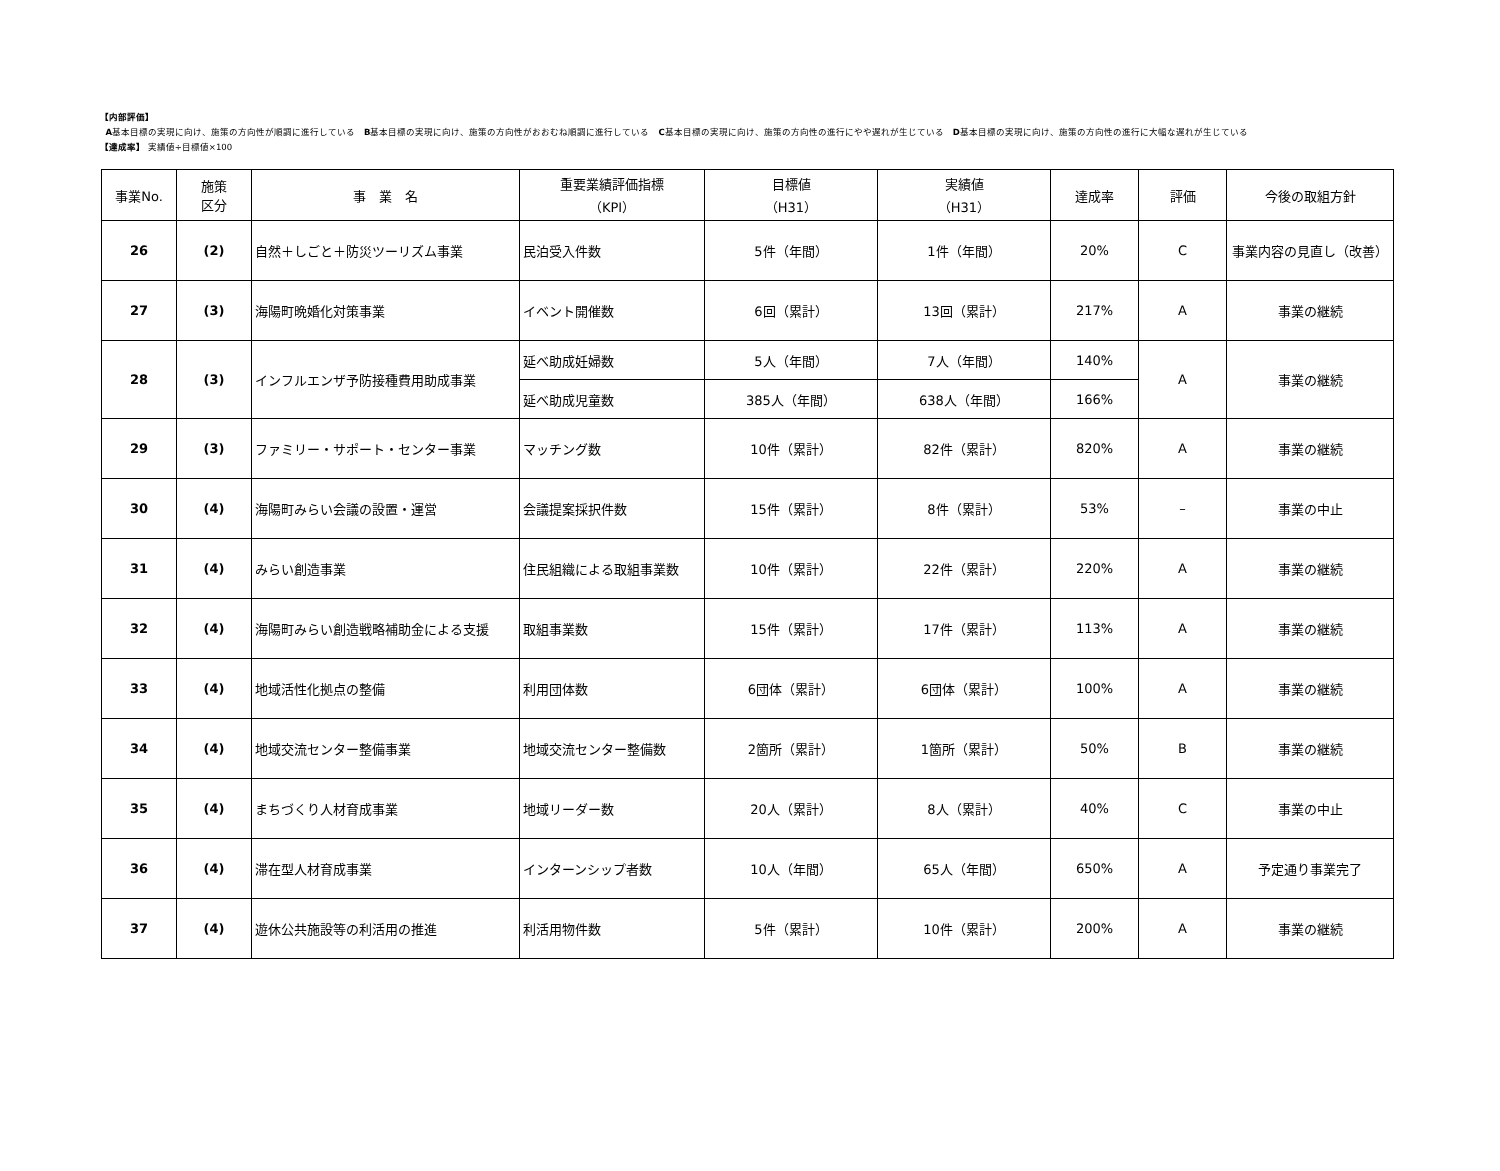【内部評価】
A基本目標の実現に向け、施策の方向性が順調に進行している　B基本目標の実現に向け、施策の方向性がおおむね順調に進行している　C基本目標の実現に向け、施策の方向性の進行にやや遅れが生じている　D基本目標の実現に向け、施策の方向性の進行に大幅な遅れが生じている
【達成率】 実績値÷目標値×100
| 事業No. | 施策 区分 | 事 業 名 | 重要業績評価指標 （KPI） | 目標値 （H31） | 実績値 （H31） | 達成率 | 評価 | 今後の取組方針 |
| --- | --- | --- | --- | --- | --- | --- | --- | --- |
| 26 | (2) | 自然＋しごと＋防災ツーリズム事業 | 民泊受入件数 | 5件（年間） | 1件（年間） | 20% | C | 事業内容の見直し（改善） |
| 27 | (3) | 海陽町晩婚化対策事業 | イベント開催数 | 6回（累計） | 13回（累計） | 217% | A | 事業の継続 |
| 28 | (3) | インフルエンザ予防接種費用助成事業 | 延べ助成妊婦数 | 5人（年間） | 7人（年間） | 140% | A | 事業の継続 |
| | | | 延べ助成児童数 | 385人（年間） | 638人（年間） | 166% | | |
| 29 | (3) | ファミリー・サポート・センター事業 | マッチング数 | 10件（累計） | 82件（累計） | 820% | A | 事業の継続 |
| 30 | (4) | 海陽町みらい会議の設置・運営 | 会議提案採択件数 | 15件（累計） | 8件（累計） | 53% | – | 事業の中止 |
| 31 | (4) | みらい創造事業 | 住民組織による取組事業数 | 10件（累計） | 22件（累計） | 220% | A | 事業の継続 |
| 32 | (4) | 海陽町みらい創造戦略補助金による支援 | 取組事業数 | 15件（累計） | 17件（累計） | 113% | A | 事業の継続 |
| 33 | (4) | 地域活性化拠点の整備 | 利用団体数 | 6団体（累計） | 6団体（累計） | 100% | A | 事業の継続 |
| 34 | (4) | 地域交流センター整備事業 | 地域交流センター整備数 | 2箇所（累計） | 1箇所（累計） | 50% | B | 事業の継続 |
| 35 | (4) | まちづくり人材育成事業 | 地域リーダー数 | 20人（累計） | 8人（累計） | 40% | C | 事業の中止 |
| 36 | (4) | 滞在型人材育成事業 | インターンシップ者数 | 10人（年間） | 65人（年間） | 650% | A | 予定通り事業完了 |
| 37 | (4) | 遊休公共施設等の利活用の推進 | 利活用物件数 | 5件（累計） | 10件（累計） | 200% | A | 事業の継続 |